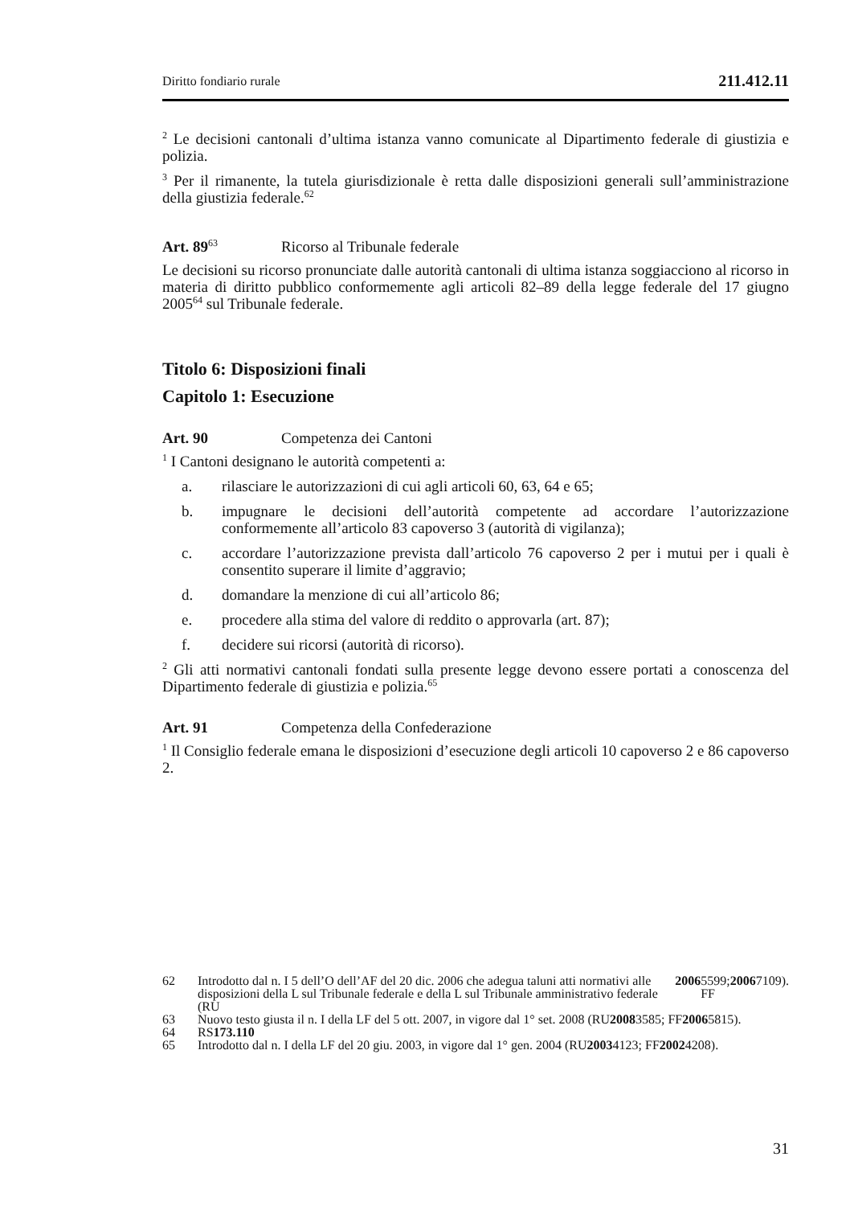Diritto fondiario rurale 211.412.11
<sup>2</sup> Le decisioni cantonali d’ultima istanza vanno comunicate al Dipartimento federale di giustizia e polizia.
<sup>3</sup> Per il rimanente, la tutela giurisdizionale è retta dalle disposizioni generali sull’amministrazione della giustizia federale.<sup>62</sup>
Art. 89<sup>63</sup> Ricorso al Tribunale federale
Le decisioni su ricorso pronunciate dalle autorità cantonali di ultima istanza soggiacciono al ricorso in materia di diritto pubblico conformemente agli articoli 82–89 della legge federale del 17 giugno 2005<sup>64</sup> sul Tribunale federale.
Titolo 6: Disposizioni finali
Capitolo 1: Esecuzione
Art. 90 Competenza dei Cantoni
<sup>1</sup> I Cantoni designano le autorità competenti a:
a. rilasciare le autorizzazioni di cui agli articoli 60, 63, 64 e 65;
b. impugnare le decisioni dell’autorità competente ad accordare l’autorizzazione conformemente all’articolo 83 capoverso 3 (autorità di vigilanza);
c. accordare l’autorizzazione prevista dall’articolo 76 capoverso 2 per i mutui per i quali è consentito superare il limite d’aggravio;
d. domandare la menzione di cui all’articolo 86;
e. procedere alla stima del valore di reddito o approvarla (art. 87);
f. decidere sui ricorsi (autorità di ricorso).
<sup>2</sup> Gli atti normativi cantonali fondati sulla presente legge devono essere portati a conoscenza del Dipartimento federale di giustizia e polizia.<sup>65</sup>
Art. 91 Competenza della Confederazione
<sup>1</sup> Il Consiglio federale emana le disposizioni d’esecuzione degli articoli 10 capoverso 2 e 86 capoverso 2.
62 Introdotto dal n. I 5 dell’O dell’AF del 20 dic. 2006 che adegua taluni atti normativi alle disposizioni della L sul Tribunale federale e della L sul Tribunale amministrativo federale (RU 2006 5599; FF 2006 7109).
63 Nuovo testo giusta il n. I della LF del 5 ott. 2007, in vigore dal 1° set. 2008 (RU 2008 3585; FF 2006 5815).
64 RS 173.110
65 Introdotto dal n. I della LF del 20 giu. 2003, in vigore dal 1° gen. 2004 (RU 2003 4123; FF 2002 4208).
31